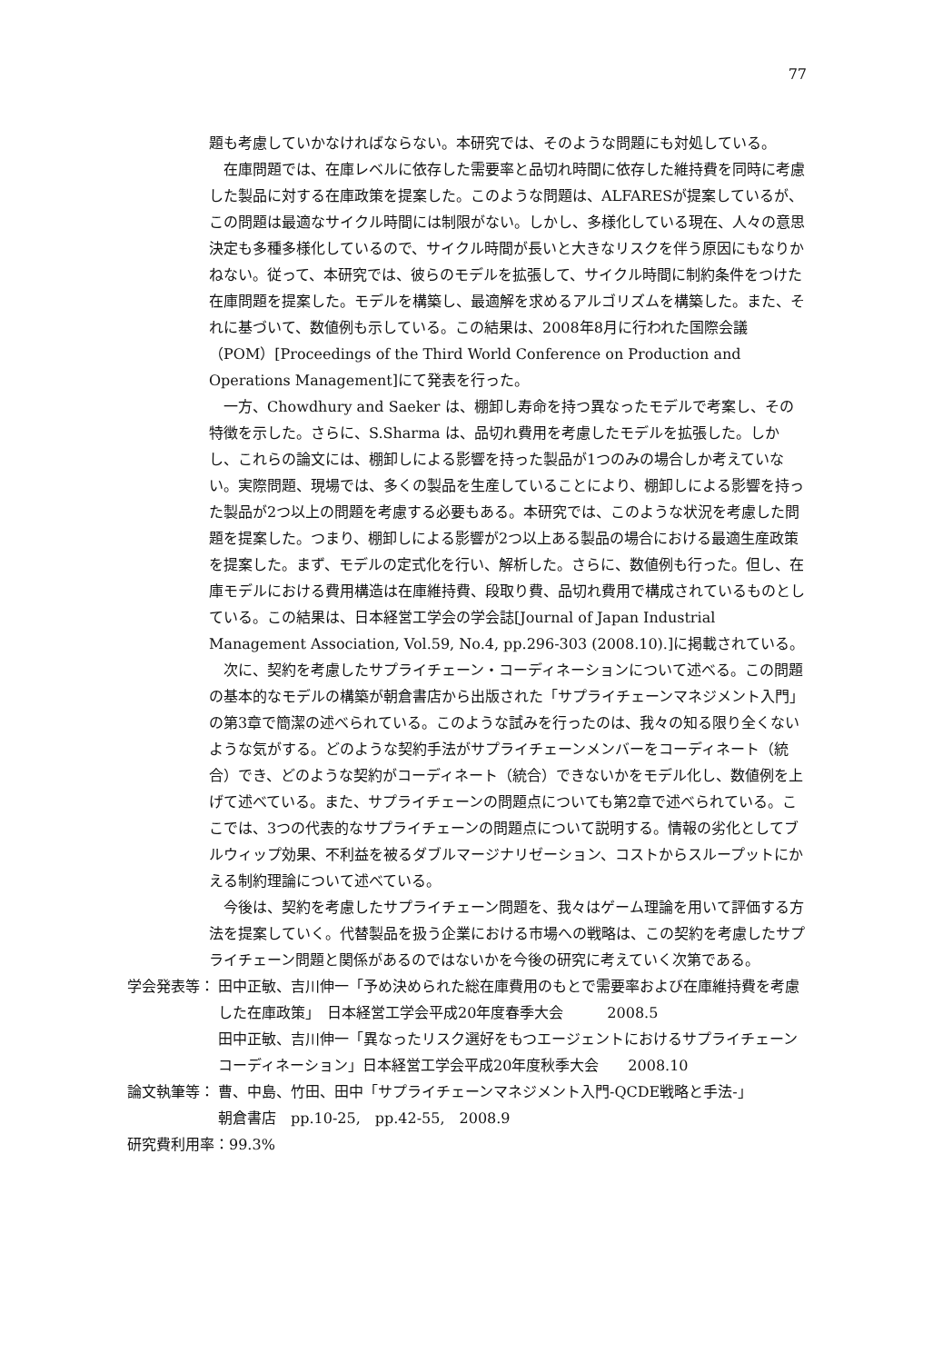77
題も考慮していかなければならない。本研究では、そのような問題にも対処している。
在庫問題では、在庫レベルに依存した需要率と品切れ時間に依存した維持費を同時に考慮した製品に対する在庫政策を提案した。このような問題は、ALFARESが提案しているが、この問題は最適なサイクル時間には制限がない。しかし、多様化している現在、人々の意思決定も多種多様化しているので、サイクル時間が長いと大きなリスクを伴う原因にもなりかねない。従って、本研究では、彼らのモデルを拡張して、サイクル時間に制約条件をつけた在庫問題を提案した。モデルを構築し、最適解を求めるアルゴリズムを構築した。また、それに基づいて、数値例も示している。この結果は、2008年8月に行われた国際会議（POM）[Proceedings of the Third World Conference on Production and Operations Management]にて発表を行った。
一方、Chowdhury and Saeker は、棚卸し寿命を持つ異なったモデルで考案し、その特徴を示した。さらに、S.Sharma は、品切れ費用を考慮したモデルを拡張した。しかし、これらの論文には、棚卸しによる影響を持った製品が1つのみの場合しか考えていない。実際問題、現場では、多くの製品を生産していることにより、棚卸しによる影響を持った製品が2つ以上の問題を考慮する必要もある。本研究では、このような状況を考慮した問題を提案した。つまり、棚卸しによる影響が2つ以上ある製品の場合における最適生産政策を提案した。まず、モデルの定式化を行い、解析した。さらに、数値例も行った。但し、在庫モデルにおける費用構造は在庫維持費、段取り費、品切れ費用で構成されているものとしている。この結果は、日本経営工学会の学会誌[Journal of Japan Industrial Management Association, Vol.59, No.4, pp.296-303 (2008.10).]に掲載されている。
次に、契約を考慮したサプライチェーン・コーディネーションについて述べる。この問題の基本的なモデルの構築が朝倉書店から出版された「サプライチェーンマネジメント入門」の第3章で簡潔の述べられている。このような試みを行ったのは、我々の知る限り全くないような気がする。どのような契約手法がサプライチェーンメンバーをコーディネート（統合）でき、どのような契約がコーディネート（統合）できないかをモデル化し、数値例を上げて述べている。また、サプライチェーンの問題点についても第2章で述べられている。ここでは、3つの代表的なサプライチェーンの問題点について説明する。情報の劣化としてブルウィップ効果、不利益を被るダブルマージナリゼーション、コストからスループットにかえる制約理論について述べている。
今後は、契約を考慮したサプライチェーン問題を、我々はゲーム理論を用いて評価する方法を提案していく。代替製品を扱う企業における市場への戦略は、この契約を考慮したサプライチェーン問題と関係があるのではないかを今後の研究に考えていく次第である。
学会発表等： 田中正敏、吉川伸一「予め決められた総在庫費用のもとで需要率および在庫維持費を考慮した在庫政策」　日本経営工学会平成20年度春季大会　　　2008.5
田中正敏、吉川伸一「異なったリスク選好をもつエージェントにおけるサプライチェーンコーディネーション」日本経営工学会平成20年度秋季大会　　2008.10
論文執筆等： 曹、中島、竹田、田中「サプライチェーンマネジメント入門-QCDE戦略と手法-」
朝倉書店　pp.10-25,　pp.42-55,　2008.9
研究費利用率：99.3%